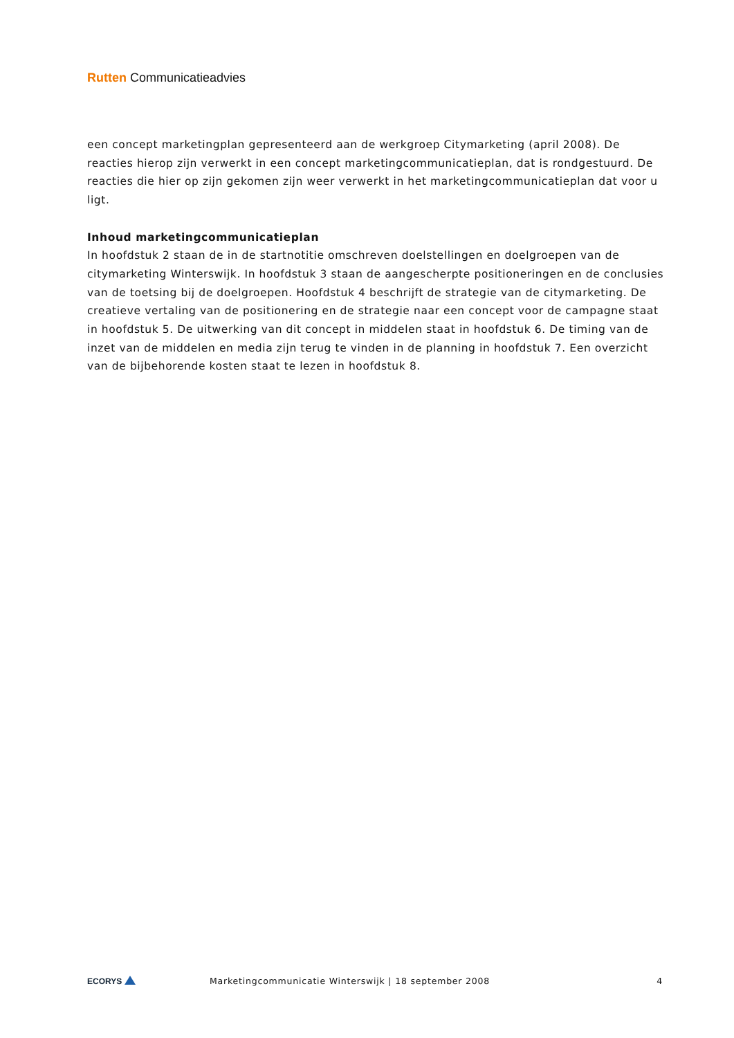Rutten Communicatieadvies
een concept marketingplan gepresenteerd aan de werkgroep Citymarketing (april 2008). De reacties hierop zijn verwerkt in een concept marketingcommunicatieplan, dat is rondgestuurd. De reacties die hier op zijn gekomen zijn weer verwerkt in het marketingcommunicatieplan dat voor u ligt.
Inhoud marketingcommunicatieplan
In hoofdstuk 2 staan de in de startnotitie omschreven doelstellingen en doelgroepen van de citymarketing Winterswijk. In hoofdstuk 3 staan de aangescherpte positioneringen en de conclusies van de toetsing bij de doelgroepen. Hoofdstuk 4 beschrijft de strategie van de citymarketing. De creatieve vertaling van de positionering en de strategie naar een concept voor de campagne staat in hoofdstuk 5. De uitwerking van dit concept in middelen staat in hoofdstuk 6. De timing van de inzet van de middelen en media zijn terug te vinden in de planning in hoofdstuk 7. Een overzicht van de bijbehorende kosten staat te lezen in hoofdstuk 8.
ECORYS
Marketingcommunicatie Winterswijk | 18 september 2008
4